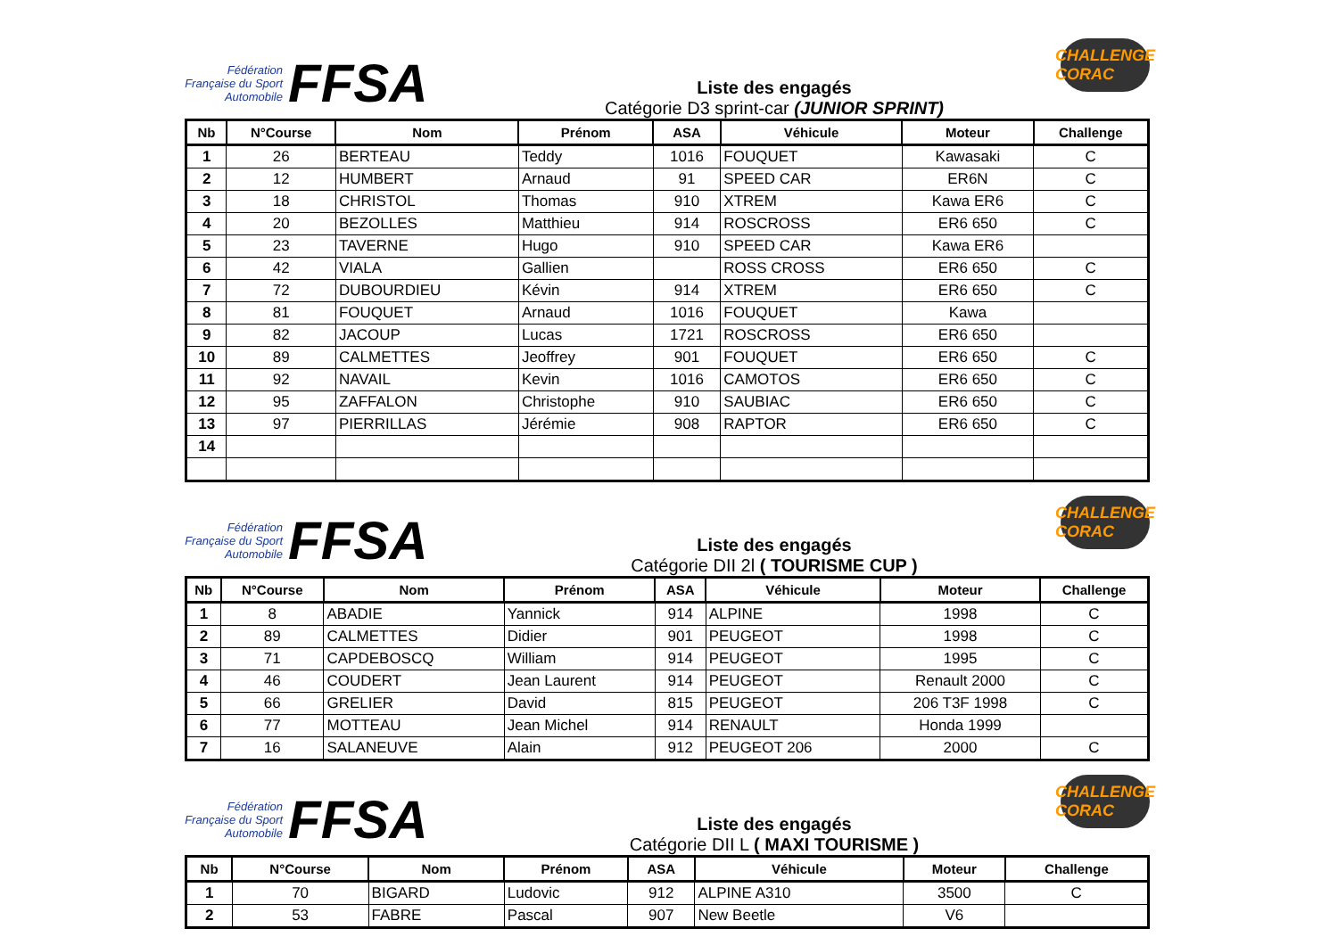Fédération Française du Sport Automobile
FFSA
Liste des engagés
Catégorie D3 sprint-car (JUNIOR SPRINT)
CHALLENGE CORAC
| Nb | N°Course | Nom | Prénom | ASA | Véhicule | Moteur | Challenge |
| --- | --- | --- | --- | --- | --- | --- | --- |
| 1 | 26 | BERTEAU | Teddy | 1016 | FOUQUET | Kawasaki | C |
| 2 | 12 | HUMBERT | Arnaud | 91 | SPEED CAR | ER6N | C |
| 3 | 18 | CHRISTOL | Thomas | 910 | XTREM | Kawa ER6 | C |
| 4 | 20 | BEZOLLES | Matthieu | 914 | ROSCROSS | ER6 650 | C |
| 5 | 23 | TAVERNE | Hugo | 910 | SPEED CAR | Kawa ER6 | |
| 6 | 42 | VIALA | Gallien | | ROSS CROSS | ER6 650 | C |
| 7 | 72 | DUBOURDIEU | Kévin | 914 | XTREM | ER6 650 | C |
| 8 | 81 | FOUQUET | Arnaud | 1016 | FOUQUET | Kawa | |
| 9 | 82 | JACOUP | Lucas | 1721 | ROSCROSS | ER6 650 | |
| 10 | 89 | CALMETTES | Jeoffrey | 901 | FOUQUET | ER6 650 | C |
| 11 | 92 | NAVAIL | Kevin | 1016 | CAMOTOS | ER6 650 | C |
| 12 | 95 | ZAFFALON | Christophe | 910 | SAUBIAC | ER6 650 | C |
| 13 | 97 | PIERRILLAS | Jérémie | 908 | RAPTOR | ER6 650 | C |
| 14 | | | | | | | |
Fédération Française du Sport Automobile
FFSA
Liste des engagés
Catégorie DII 2l ( TOURISME CUP )
CHALLENGE CORAC
| Nb | N°Course | Nom | Prénom | ASA | Véhicule | Moteur | Challenge |
| --- | --- | --- | --- | --- | --- | --- | --- |
| 1 | 8 | ABADIE | Yannick | 914 | ALPINE | 1998 | C |
| 2 | 89 | CALMETTES | Didier | 901 | PEUGEOT | 1998 | C |
| 3 | 71 | CAPDEBOSCQ | William | 914 | PEUGEOT | 1995 | C |
| 4 | 46 | COUDERT | Jean Laurent | 914 | PEUGEOT | Renault 2000 | C |
| 5 | 66 | GRELIER | David | 815 | PEUGEOT | 206 T3F 1998 | C |
| 6 | 77 | MOTTEAU | Jean Michel | 914 | RENAULT | Honda 1999 | |
| 7 | 16 | SALANEUVE | Alain | 912 | PEUGEOT 206 | 2000 | C |
Fédération Française du Sport Automobile
FFSA
Liste des engagés
Catégorie DII L ( MAXI TOURISME )
CHALLENGE CORAC
| Nb | N°Course | Nom | Prénom | ASA | Véhicule | Moteur | Challenge |
| --- | --- | --- | --- | --- | --- | --- | --- |
| 1 | 70 | BIGARD | Ludovic | 912 | ALPINE A310 | 3500 | C |
| 2 | 53 | FABRE | Pascal | 907 | New Beetle | V6 | |